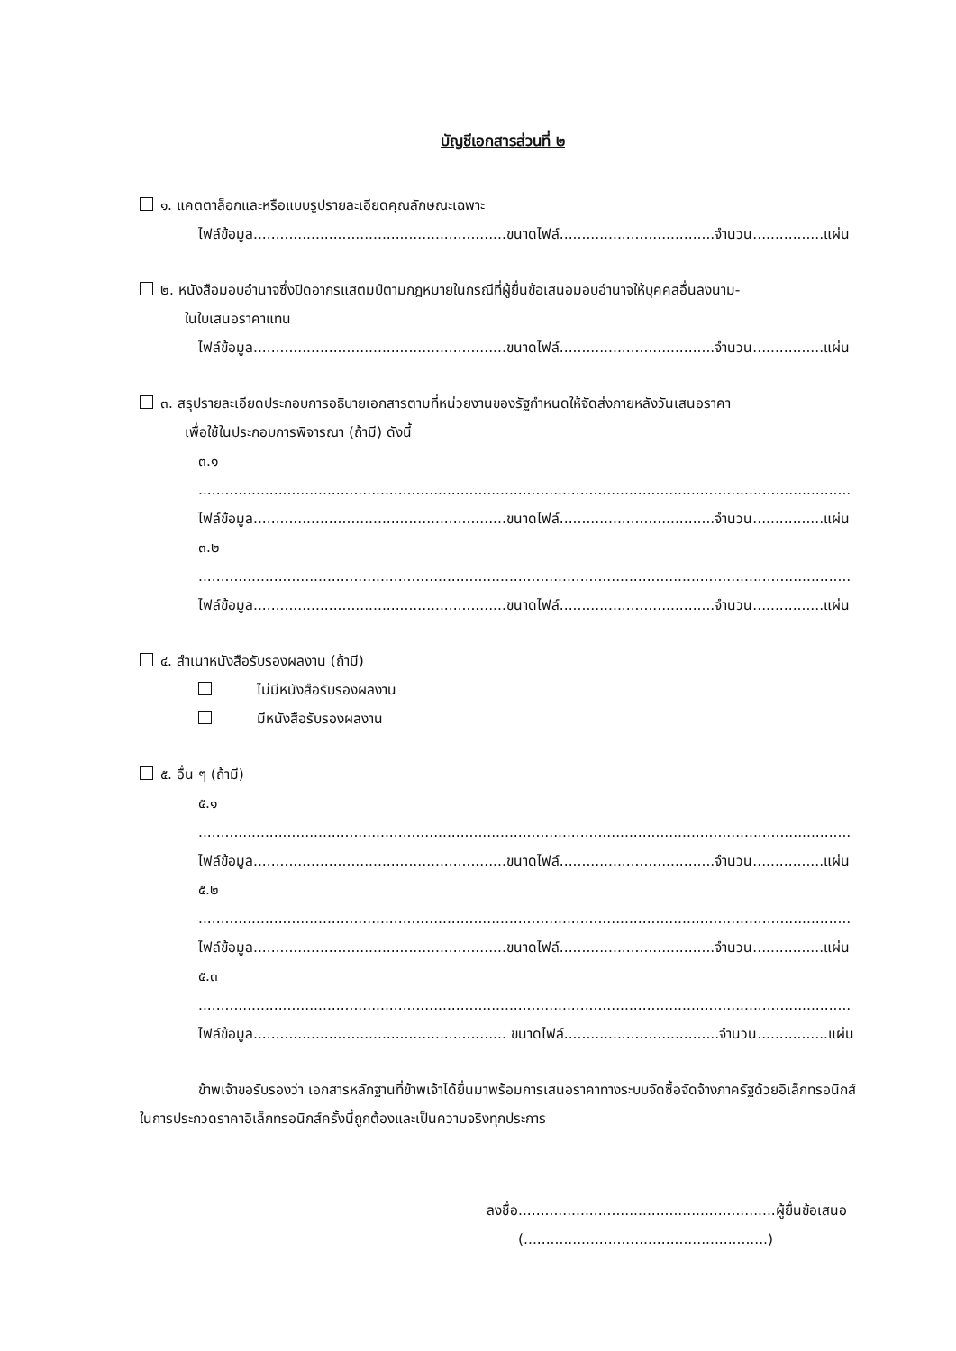บัญชีเอกสารส่วนที่ ๒
๑. แคตตาล็อกและหรือแบบรูปรายละเอียดคุณลักษณะเฉพาะ
ไฟล์ข้อมูล.........................................................ขนาดไฟล์...................................จำนวน................แผ่น
๒. หนังสือมอบอำนาจซึ่งปิดอากรแสตมป์ตามกฎหมายในกรณีที่ผู้ยื่นข้อเสนอมอบอำนาจให้บุคคลอื่นลงนาม-
ในใบเสนอราคาแทน
ไฟล์ข้อมูล.........................................................ขนาดไฟล์...................................จำนวน................แผ่น
๓. สรุปรายละเอียดประกอบการอธิบายเอกสารตามที่หน่วยงานของรัฐกำหนดให้จัดส่งภายหลังวันเสนอราคา
เพื่อใช้ในประกอบการพิจารณา (ถ้ามี) ดังนี้
๓.๑ ...................................................................................................................................................
ไฟล์ข้อมูล.........................................................ขนาดไฟล์...................................จำนวน................แผ่น
๓.๒ ...................................................................................................................................................
ไฟล์ข้อมูล.........................................................ขนาดไฟล์...................................จำนวน................แผ่น
๔. สำเนาหนังสือรับรองผลงาน (ถ้ามี)
ไม่มีหนังสือรับรองผลงาน
มีหนังสือรับรองผลงาน
๕. อื่น ๆ (ถ้ามี)
๕.๑ ...................................................................................................................................................
ไฟล์ข้อมูล.........................................................ขนาดไฟล์...................................จำนวน................แผ่น
๕.๒ ...................................................................................................................................................
ไฟล์ข้อมูล.........................................................ขนาดไฟล์...................................จำนวน................แผ่น
๕.๓ ...................................................................................................................................................
ไฟล์ข้อมูล......................................................... ขนาดไฟล์...................................จำนวน................แผ่น
ข้าพเจ้าขอรับรองว่า เอกสารหลักฐานที่ข้าพเจ้าได้ยื่นมาพร้อมการเสนอราคาทางระบบจัดซื้อจัดจ้างภาครัฐด้วยอิเล็กทรอนิกส์ในการประกวดราคาอิเล็กทรอนิกส์ครั้งนี้ถูกต้องและเป็นความจริงทุกประการ
ลงชื่อ..........................................................ผู้ยื่นข้อเสนอ
(.......................................................)